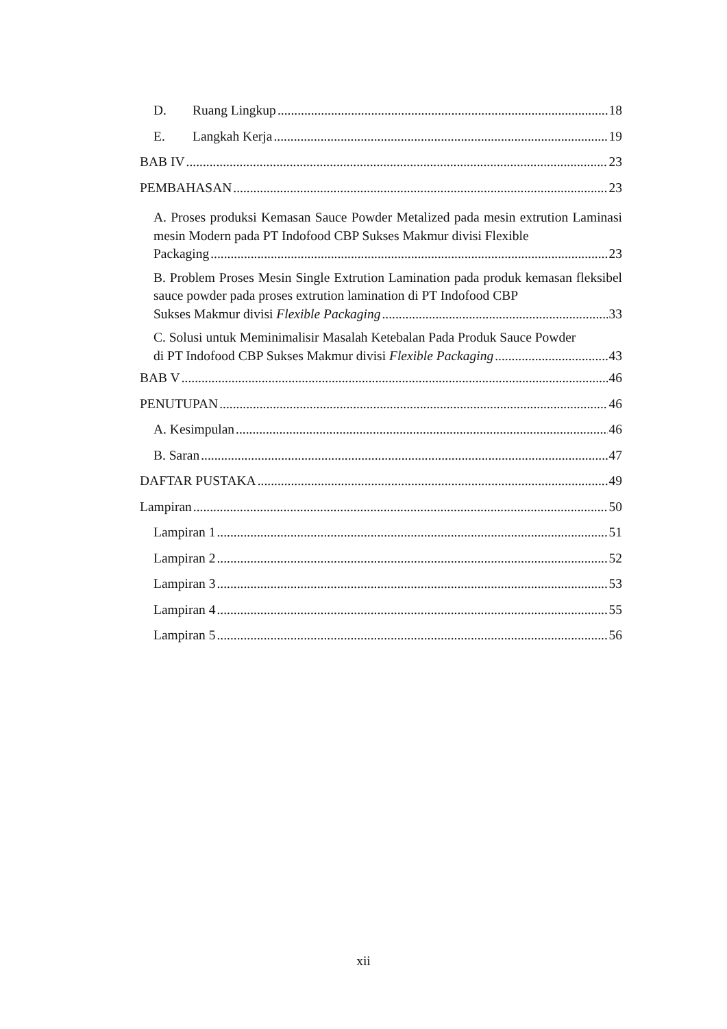D. Ruang Lingkup 18
E. Langkah Kerja 19
BAB IV 23
PEMBAHASAN 23
A. Proses produksi Kemasan Sauce Powder Metalized pada mesin extrution Laminasi mesin Modern pada PT Indofood CBP Sukses Makmur divisi Flexible
Packaging 23
B. Problem Proses Mesin Single Extrution Lamination pada produk kemasan fleksibel sauce powder pada proses extrution lamination di PT Indofood CBP
Sukses Makmur divisi Flexible Packaging 33
C. Solusi untuk Meminimalisir Masalah Ketebalan Pada Produk Sauce Powder
di PT Indofood CBP Sukses Makmur divisi Flexible Packaging 43
BAB V 46
PENUTUPAN 46
A. Kesimpulan 46
B. Saran 47
DAFTAR PUSTAKA 49
Lampiran 50
Lampiran 1 51
Lampiran 2 52
Lampiran 3 53
Lampiran 4 55
Lampiran 5 56
xii